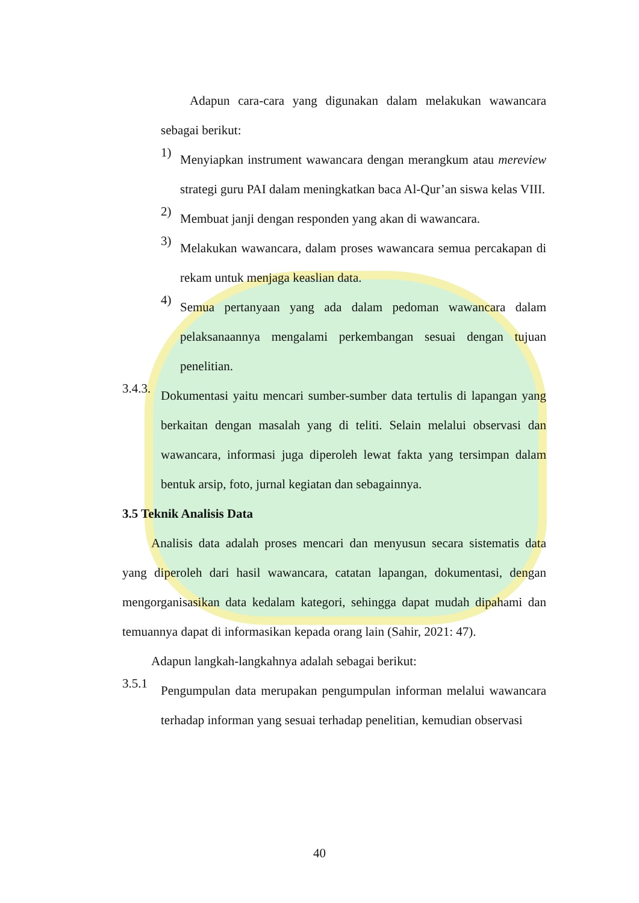Adapun cara-cara yang digunakan dalam melakukan wawancara sebagai berikut:
1)
Menyiapkan instrument wawancara dengan merangkum atau mereview strategi guru PAI dalam meningkatkan baca Al-Qur’an siswa kelas VIII.
2)
Membuat janji dengan responden yang akan di wawancara.
3)
Melakukan wawancara, dalam proses wawancara semua percakapan di rekam untuk menjaga keaslian data.
4)
Semua pertanyaan yang ada dalam pedoman wawancara dalam pelaksanaannya mengalami perkembangan sesuai dengan tujuan penelitian.
3.4.3.
Dokumentasi yaitu mencari sumber-sumber data tertulis di lapangan yang berkaitan dengan masalah yang di teliti. Selain melalui observasi dan wawancara, informasi juga diperoleh lewat fakta yang tersimpan dalam bentuk arsip, foto, jurnal kegiatan dan sebagainnya.
3.5 Teknik Analisis Data
Analisis data adalah proses mencari dan menyusun secara sistematis data yang diperoleh dari hasil wawancara, catatan lapangan, dokumentasi, dengan mengorganisasikan data kedalam kategori, sehingga dapat mudah dipahami dan temuannya dapat di informasikan kepada orang lain (Sahir, 2021: 47).
Adapun langkah-langkahnya adalah sebagai berikut:
3.5.1
Pengumpulan data merupakan pengumpulan informan melalui wawancara terhadap informan yang sesuai terhadap penelitian, kemudian observasi
40